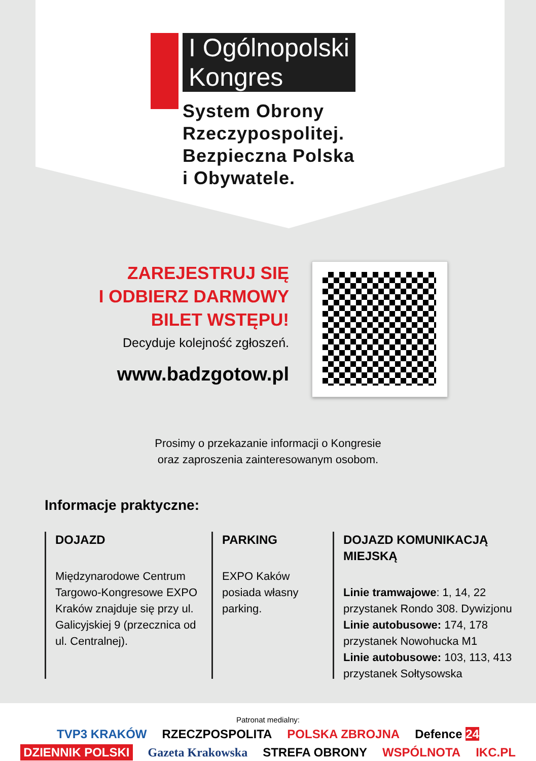I Ogólnopolski
Kongres
System Obrony
Rzeczypospolitej.
Bezpieczna Polska
i Obywatele.
ZAREJESTRUJ SIĘ
I ODBIERZ DARMOWY
BILET WSTĘPU!
Decyduje kolejność zgłoszeń.
www.badzgotow.pl
Prosimy o przekazanie informacji o Kongresie
oraz zaproszenia zainteresowanym osobom.
Informacje praktyczne:
DOJAZD
Międzynarodowe Centrum Targowo-Kongresowe EXPO Kraków znajduje się przy ul. Galicyjskiej 9 (przecznica od ul. Centralnej).
PARKING
EXPO Kaków posiada własny parking.
DOJAZD KOMUNIKACJĄ MIEJSKĄ
Linie tramwajowe: 1, 14, 22
przystanek Rondo 308. Dywizjonu
Linie autobusowe: 174, 178
przystanek Nowohucka M1
Linie autobusowe: 103, 113, 413
przystanek Sołtysowska
Patronat medialny:
TVP3 KRAKÓW RZECZPOSPOLITA POLSKA ZBROJNA Defence 24
DZIENNIK POLSKI Gazeta Krakowska STREFA OBRONY WSPÓLNOTA IKC.PL